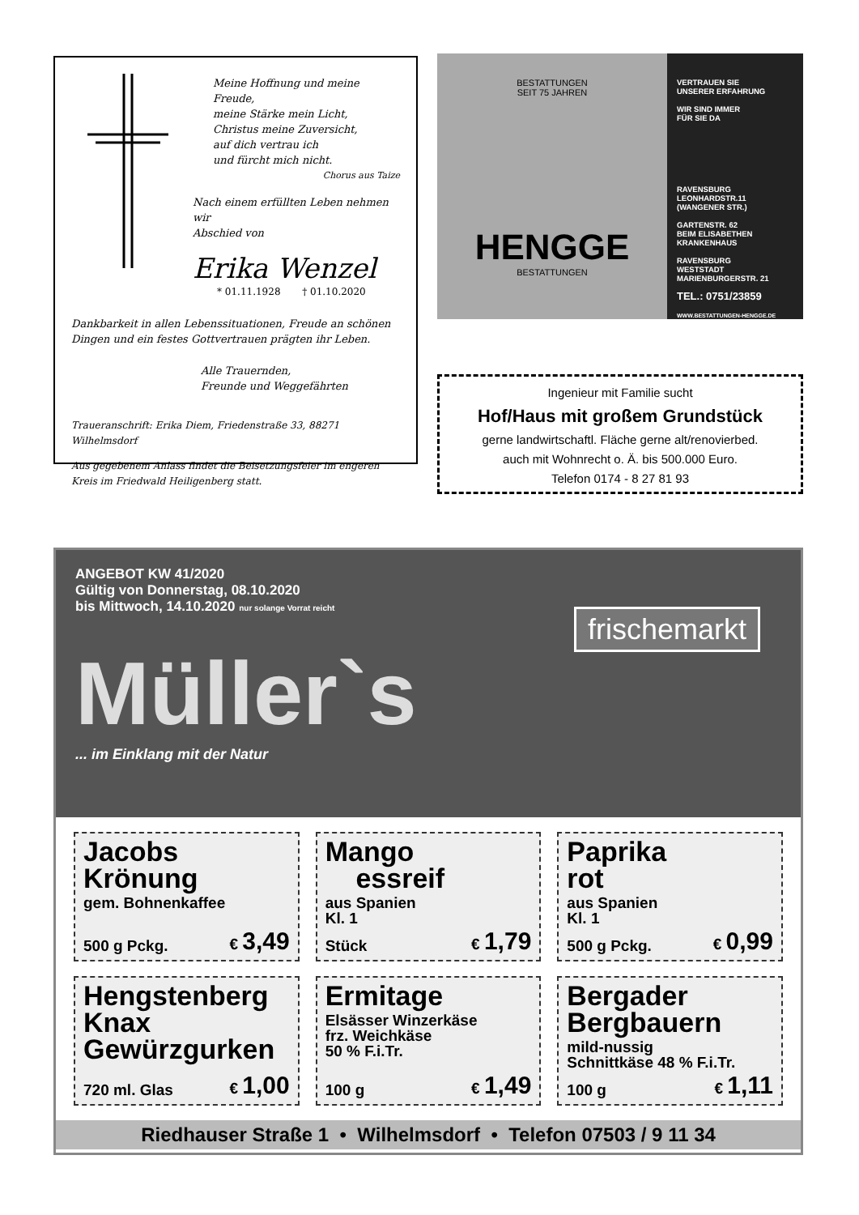Meine Hoffnung und meine Freude,
meine Stärke mein Licht,
Christus meine Zuversicht,
auf dich vertrau ich
und fürcht mich nicht.
Chorus aus Taize
Nach einem erfüllten Leben nehmen wir
Abschied von
Erika Wenzel
* 01.11.1928 † 01.10.2020
Dankbarkeit in allen Lebenssituationen, Freude an schönen Dingen und ein festes Gottvertrauen prägten ihr Leben.
Alle Trauernden,
Freunde und Weggefährten
Traueranschrift: Erika Diem, Friedenstraße 33, 88271 Wilhelmsdorf
Aus gegebenem Anlass findet die Beisetzungsfeier im engeren Kreis im Friedwald Heiligenberg statt.
BESTATTUNGEN
SEIT 75 JAHREN
HENGGE
BESTATTUNGEN
VERTRAUEN SIE
UNSERER ERFAHRUNG
WIR SIND IMMER
FÜR SIE DA
RAVENSBURG
LEONHARDSTR.11
(WANGENER STR.)
GARTENSTR. 62
BEIM ELISABETHEN
KRANKENHAUS
RAVENSBURG
WESTSTADT
MARIENBURGERSTR. 21
TEL.: 0751/23859
WWW.BESTATTUNGEN-HENGGE.DE
Ingenieur mit Familie sucht
Hof/Haus mit großem Grundstück
gerne landwirtschaftl. Fläche gerne alt/renovierbed.
auch mit Wohnrecht o. Ä. bis 500.000 Euro.
Telefon 0174 - 8 27 81 93
ANGEBOT KW 41/2020
Gültig von Donnerstag, 08.10.2020
bis Mittwoch, 14.10.2020 nur solange Vorrat reicht
frischemarkt
Müller`s
... im Einklang mit der Natur
Jacobs
Krönung
gem. Bohnenkaffee
500 g Pckg. € 3,49
Mango
essreif
aus Spanien
Kl. 1
Stück € 1,79
Paprika
rot
aus Spanien
Kl. 1
500 g Pckg. € 0,99
Hengstenberg
Knax
Gewürzgurken
720 ml. Glas € 1,00
Ermitage
Elsässer Winzerkäse
frz. Weichkäse
50 % F.i.Tr.
100 g € 1,49
Bergader
Bergbauern
mild-nussig
Schnittkäse 48 % F.i.Tr.
100 g € 1,11
Riedhauser Straße 1 • Wilhelmsdorf • Telefon 07503 / 9 11 34